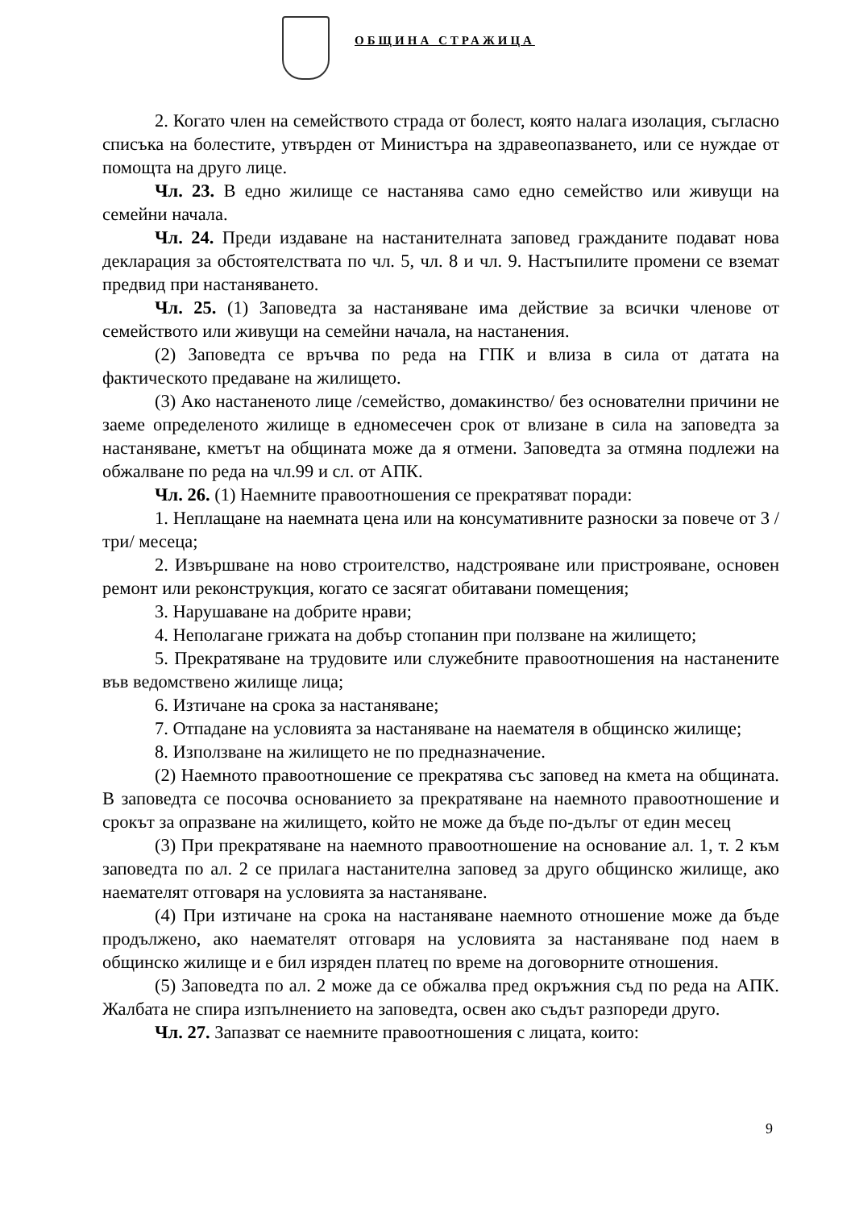ОБЩИНА СТРАЖИЦА
2. Когато член на семейството страда от болест, която налага изолация, съгласно списъка на болестите, утвърден от Министъра на здравеопазването, или се нуждае от помощта на друго лице.
Чл. 23. В едно жилище се настанява само едно семейство или живущи на семейни начала.
Чл. 24. Преди издаване на настанителната заповед гражданите подават нова декларация за обстоятелствата по чл. 5, чл. 8 и чл. 9. Настъпилите промени се вземат предвид при настаняването.
Чл. 25. (1) Заповедта за настаняване има действие за всички членове от семейството или живущи на семейни начала, на настанения.
(2) Заповедта се връчва по реда на ГПК и влиза в сила от датата на фактическото предаване на жилището.
(3) Ако настаненото лице /семейство, домакинство/ без основателни причини не заеме определеното жилище в едномесечен срок от влизане в сила на заповедта за настаняване, кметът на общината може да я отмени. Заповедта за отмяна подлежи на обжалване по реда на чл.99 и сл. от АПК.
Чл. 26. (1) Наемните правоотношения се прекратяват поради:
1. Неплащане на наемната цена или на консумативните разноски за повече от 3 /три/ месеца;
2. Извършване на ново строителство, надстрояване или пристрояване, основен ремонт или реконструкция, когато се засягат обитавани помещения;
3. Нарушаване на добрите нрави;
4. Неполагане грижата на добър стопанин при ползване на жилището;
5. Прекратяване на трудовите или служебните правоотношения на настанените във ведомствено жилище лица;
6. Изтичане на срока за настаняване;
7. Отпадане на условията за настаняване на наемателя в общинско жилище;
8. Използване на жилището не по предназначение.
(2) Наемното правоотношение се прекратява със заповед на кмета на общината. В заповедта се посочва основанието за прекратяване на наемното правоотношение и срокът за опразване на жилището, който не може да бъде по-дълъг от един месец
(3) При прекратяване на наемното правоотношение на основание ал. 1, т. 2 към заповедта по ал. 2 се прилага настанителна заповед за друго общинско жилище, ако наемателят отговаря на условията за настаняване.
(4) При изтичане на срока на настаняване наемното отношение може да бъде продължено, ако наемателят отговаря на условията за настаняване под наем в общинско жилище и е бил изряден платец по време на договорните отношения.
(5) Заповедта по ал. 2 може да се обжалва пред окръжния съд по реда на АПК. Жалбата не спира изпълнението на заповедта, освен ако съдът разпореди друго.
Чл. 27. Запазват се наемните правоотношения с лицата, които:
9